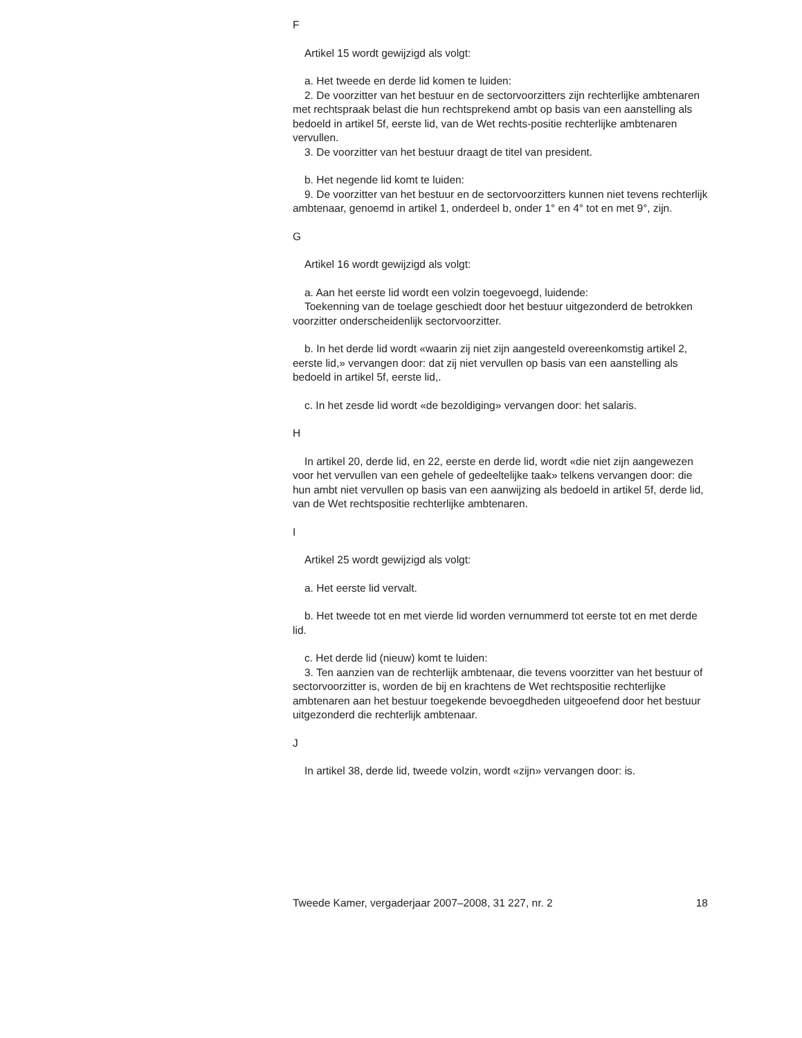F
Artikel 15 wordt gewijzigd als volgt:
a. Het tweede en derde lid komen te luiden:
2. De voorzitter van het bestuur en de sectorvoorzitters zijn rechterlijke ambtenaren met rechtspraak belast die hun rechtsprekend ambt op basis van een aanstelling als bedoeld in artikel 5f, eerste lid, van de Wet rechts-positie rechterlijke ambtenaren vervullen.
3. De voorzitter van het bestuur draagt de titel van president.
b. Het negende lid komt te luiden:
9. De voorzitter van het bestuur en de sectorvoorzitters kunnen niet tevens rechterlijk ambtenaar, genoemd in artikel 1, onderdeel b, onder 1° en 4° tot en met 9°, zijn.
G
Artikel 16 wordt gewijzigd als volgt:
a. Aan het eerste lid wordt een volzin toegevoegd, luidende:
Toekenning van de toelage geschiedt door het bestuur uitgezonderd de betrokken voorzitter onderscheidenlijk sectorvoorzitter.
b. In het derde lid wordt «waarin zij niet zijn aangesteld overeenkomstig artikel 2, eerste lid,» vervangen door: dat zij niet vervullen op basis van een aanstelling als bedoeld in artikel 5f, eerste lid,.
c. In het zesde lid wordt «de bezoldiging» vervangen door: het salaris.
H
In artikel 20, derde lid, en 22, eerste en derde lid, wordt «die niet zijn aangewezen voor het vervullen van een gehele of gedeeltelijke taak» telkens vervangen door: die hun ambt niet vervullen op basis van een aanwijzing als bedoeld in artikel 5f, derde lid, van de Wet rechtspositie rechterlijke ambtenaren.
I
Artikel 25 wordt gewijzigd als volgt:
a. Het eerste lid vervalt.
b. Het tweede tot en met vierde lid worden vernummerd tot eerste tot en met derde lid.
c. Het derde lid (nieuw) komt te luiden:
3. Ten aanzien van de rechterlijk ambtenaar, die tevens voorzitter van het bestuur of sectorvoorzitter is, worden de bij en krachtens de Wet rechtspositie rechterlijke ambtenaren aan het bestuur toegekende bevoegdheden uitgeoefend door het bestuur uitgezonderd die rechterlijk ambtenaar.
J
In artikel 38, derde lid, tweede volzin, wordt «zijn» vervangen door: is.
Tweede Kamer, vergaderjaar 2007–2008, 31 227, nr. 2 18